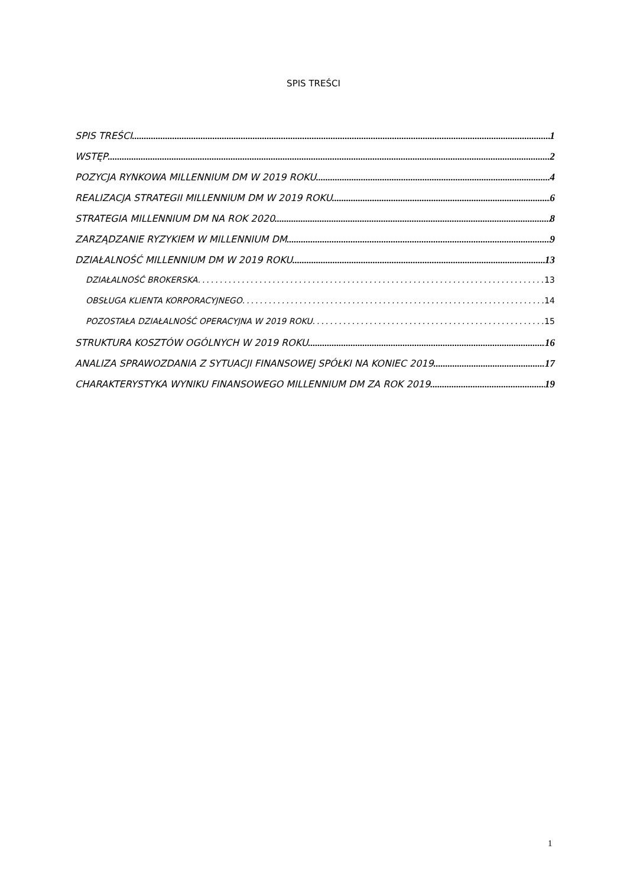SPIS TREŚCI
SPIS TREŚCI 1
WSTĘP 2
POZYCJA RYNKOWA MILLENNIUM DM W 2019 ROKU 4
REALIZACJA STRATEGII MILLENNIUM DM W 2019 ROKU 6
STRATEGIA MILLENNIUM DM NA ROK 2020 8
ZARZĄDZANIE RYZYKIEM W MILLENNIUM DM 9
DZIAŁALNOŚĆ MILLENNIUM DM W 2019 ROKU 13
DZIAŁALNOŚĆ BROKERSKA 13
OBSŁUGA KLIENTA KORPORACYJNEGO 14
POZOSTAŁA DZIAŁALNOŚĆ OPERACYJNA W 2019 ROKU 15
STRUKTURA KOSZTÓW OGÓLNYCH W 2019 ROKU 16
ANALIZA SPRAWOZDANIA Z SYTUACJI FINANSOWEJ SPÓŁKI NA KONIEC 2019 17
CHARAKTERYSTYKA WYNIKU FINANSOWEGO MILLENNIUM DM ZA ROK 2019 19
1